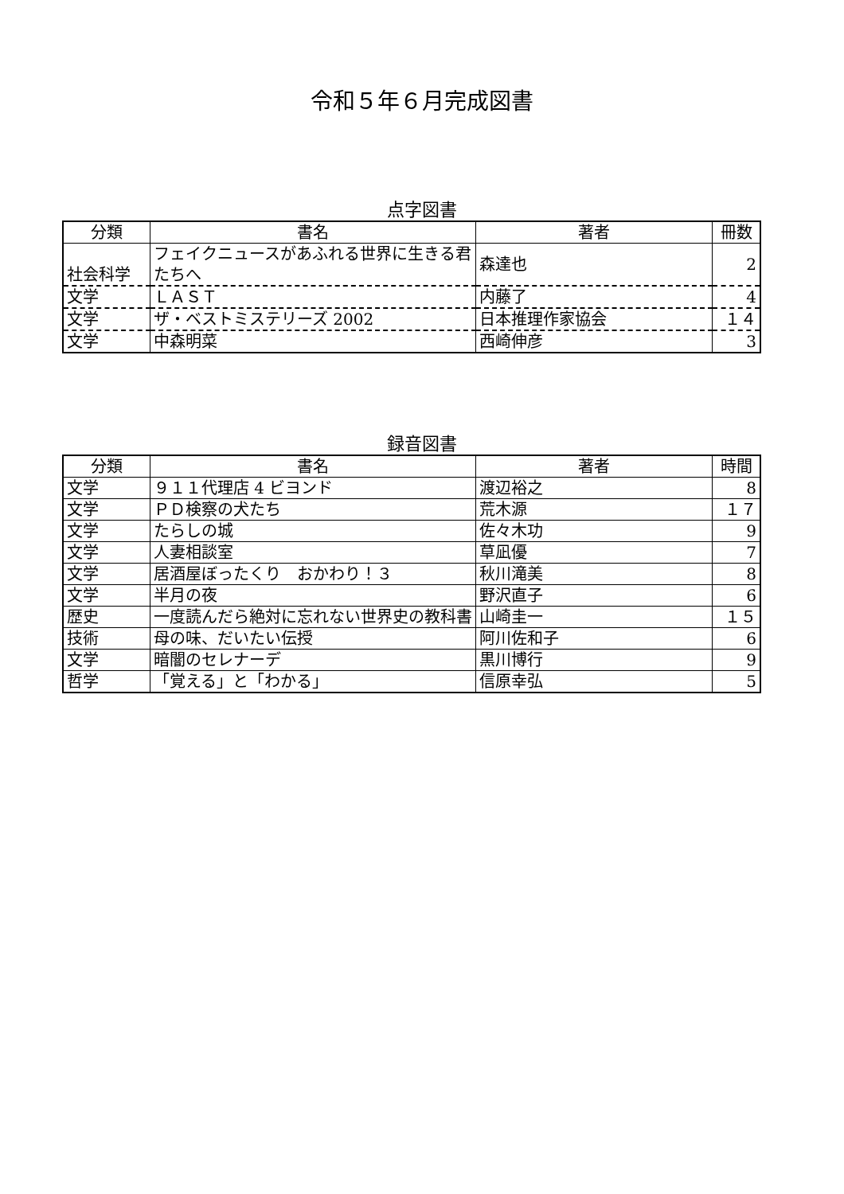令和５年６月完成図書
点字図書
| 分類 | 書名 | 著者 | 冊数 |
| --- | --- | --- | --- |
| 社会科学 | フェイクニュースがあふれる世界に生きる君たちへ | 森達也 | 2 |
| 文学 | ＬＡＳＴ | 内藤了 | 4 |
| 文学 | ザ・ベストミステリーズ 2002 | 日本推理作家協会 | １４ |
| 文学 | 中森明菜 | 西崎伸彦 | 3 |
録音図書
| 分類 | 書名 | 著者 | 時間 |
| --- | --- | --- | --- |
| 文学 | ９１１代理店 4 ビヨンド | 渡辺裕之 | 8 |
| 文学 | ＰＤ検察の犬たち | 荒木源 | １７ |
| 文学 | たらしの城 | 佐々木功 | 9 |
| 文学 | 人妻相談室 | 草凪優 | 7 |
| 文学 | 居酒屋ぼったくり おかわり！３ | 秋川滝美 | 8 |
| 文学 | 半月の夜 | 野沢直子 | 6 |
| 歴史 | 一度読んだら絶対に忘れない世界史の教科書 | 山崎圭一 | １５ |
| 技術 | 母の味、だいたい伝授 | 阿川佐和子 | 6 |
| 文学 | 暗闇のセレナーデ | 黒川博行 | 9 |
| 哲学 | 「覚える」と「わかる」 | 信原幸弘 | 5 |